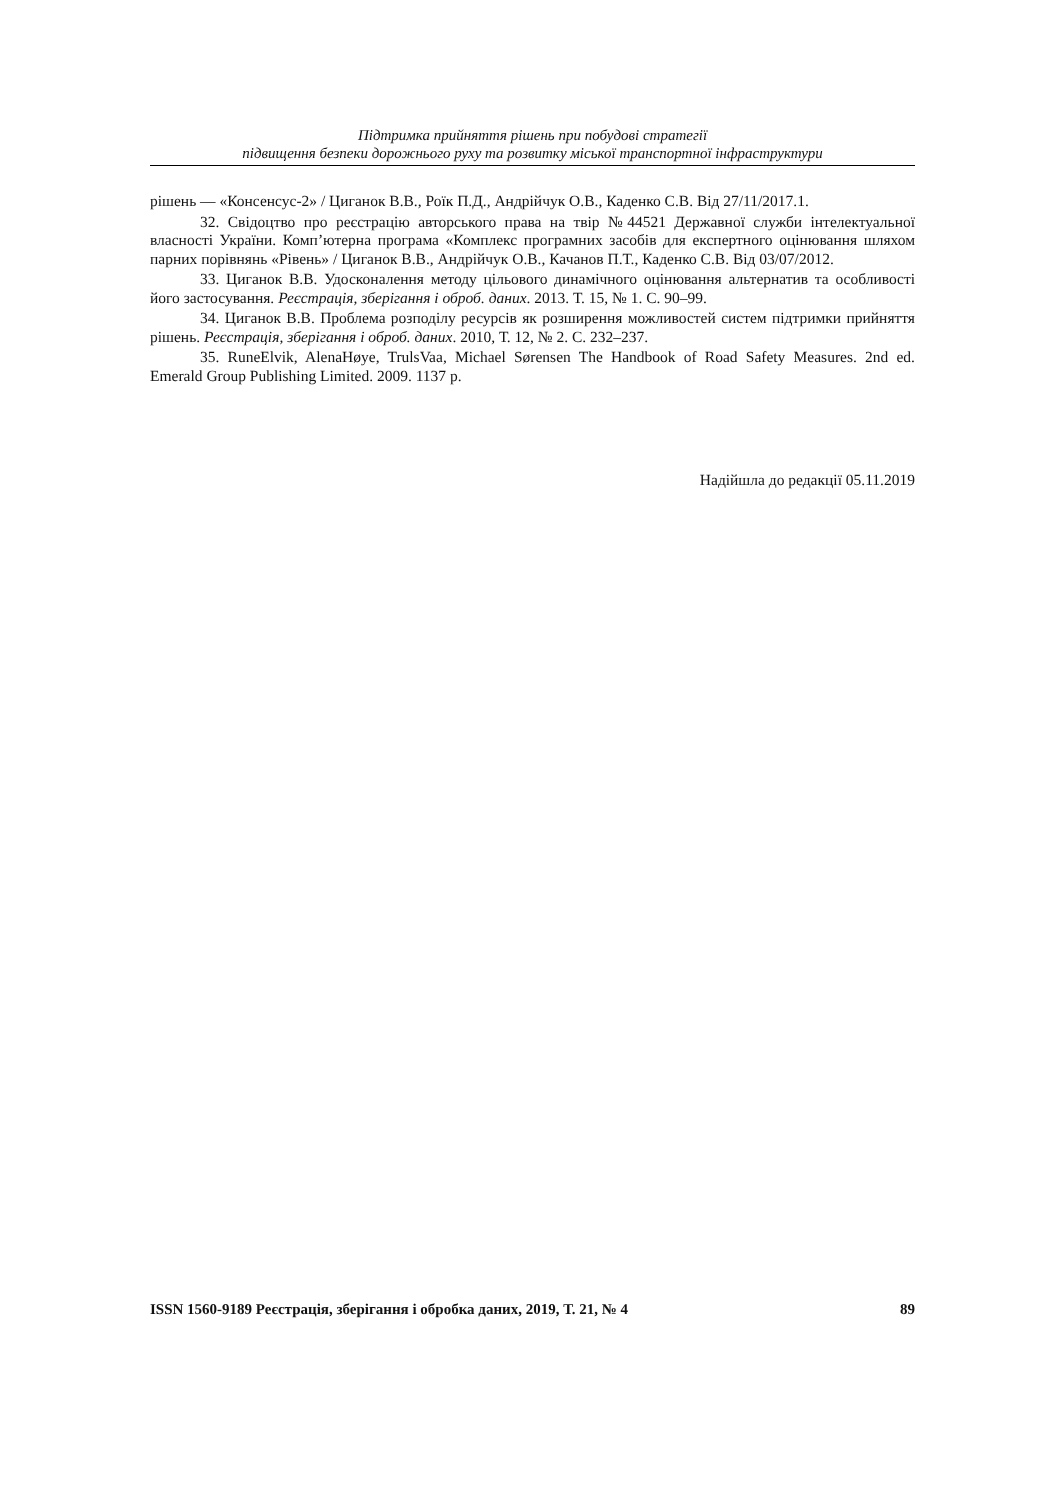Підтримка прийняття рішень при побудові стратегії
підвищення безпеки дорожнього руху та розвитку міської транспортної інфраструктури
рішень — «Консенсус-2» / Циганок В.В., Роїк П.Д., Андрійчук О.В., Каденко С.В. Від 27/11/2017.1.
32. Свідоцтво про реєстрацію авторського права на твір №44521 Державної служби інтелектуальної власності України. Комп’ютерна програма «Комплекс програмних засобів для експертного оцінювання шляхом парних порівнянь «Рівень» / Циганок В.В., Андрійчук О.В., Качанов П.Т., Каденко С.В. Від 03/07/2012.
33. Циганок В.В. Удосконалення методу цільового динамічного оцінювання альтернатив та особливості його застосування. Реєстрація, зберігання і оброб. даних. 2013. Т. 15, № 1. С. 90–99.
34. Циганок В.В. Проблема розподілу ресурсів як розширення можливостей систем підтримки прийняття рішень. Реєстрація, зберігання і оброб. даних. 2010, Т. 12, № 2. С. 232–237.
35. RuneElvik, AlenaHøye, TrulsVaa, Michael Sørensen The Handbook of Road Safety Measures. 2nd ed. Emerald Group Publishing Limited. 2009. 1137 p.
Надійшла до редакції 05.11.2019
ISSN 1560-9189 Реєстрація, зберігання і обробка даних, 2019, Т. 21, № 4 89